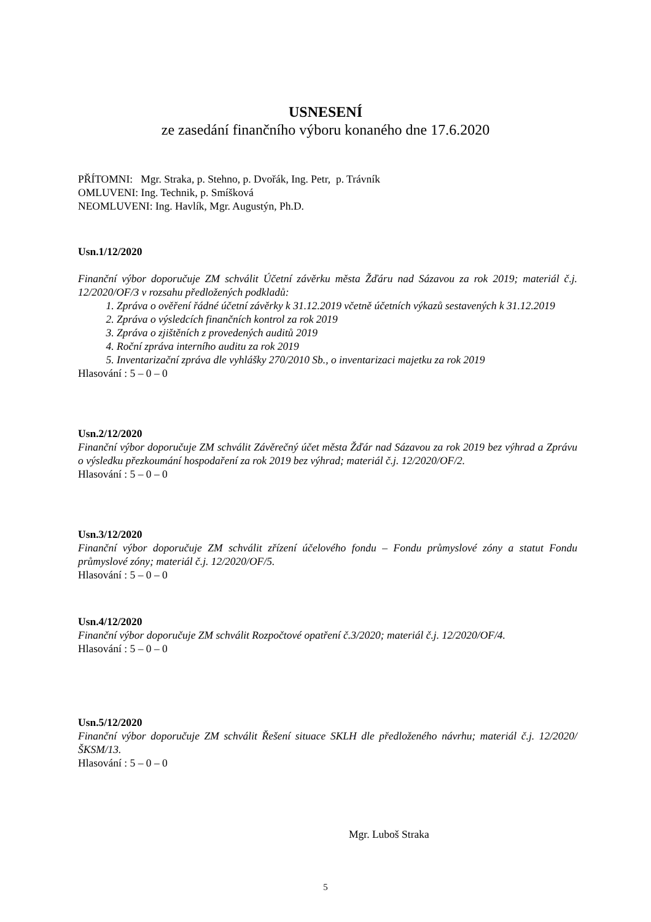USNESENÍ
ze zasedání finančního výboru konaného dne 17.6.2020
PŘÍTOMNI: Mgr. Straka, p. Stehno, p. Dvořák, Ing. Petr, p. Trávník
OMLUVENI: Ing. Technik, p. Smíšková
NEOMLUVENI: Ing. Havlík, Mgr. Augustýn, Ph.D.
Usn.1/12/2020
Finanční výbor doporučuje ZM schválit Účetní závěrku města Žďáru nad Sázavou za rok 2019; materiál č.j. 12/2020/OF/3 v rozsahu předložených podkladů:
1. Zpráva o ověření řádné účetní závěrky k 31.12.2019 včetně účetních výkazů sestavených k 31.12.2019
2. Zpráva o výsledcích finančních kontrol za rok 2019
3. Zpráva o zjištěních z provedených auditů 2019
4. Roční zpráva interního auditu za rok 2019
5. Inventarizační zpráva dle vyhlášky 270/2010 Sb., o inventarizaci majetku za rok 2019
Hlasování : 5 – 0 – 0
Usn.2/12/2020
Finanční výbor doporučuje ZM schválit Závěrečný účet města Žďár nad Sázavou za rok 2019 bez výhrad a Zprávu o výsledku přezkoumání hospodaření za rok 2019 bez výhrad; materiál č.j. 12/2020/OF/2.
Hlasování : 5 – 0 – 0
Usn.3/12/2020
Finanční výbor doporučuje ZM schválit zřízení účelového fondu – Fondu průmyslové zóny a statut Fondu průmyslové zóny; materiál č.j. 12/2020/OF/5.
Hlasování : 5 – 0 – 0
Usn.4/12/2020
Finanční výbor doporučuje ZM schválit Rozpočtové opatření č.3/2020; materiál č.j. 12/2020/OF/4.
Hlasování : 5 – 0 – 0
Usn.5/12/2020
Finanční výbor doporučuje ZM schválit Řešení situace SKLH dle předloženého návrhu; materiál č.j. 12/2020/ŠKSM/13.
Hlasování : 5 – 0 – 0
Mgr. Luboš Straka
5